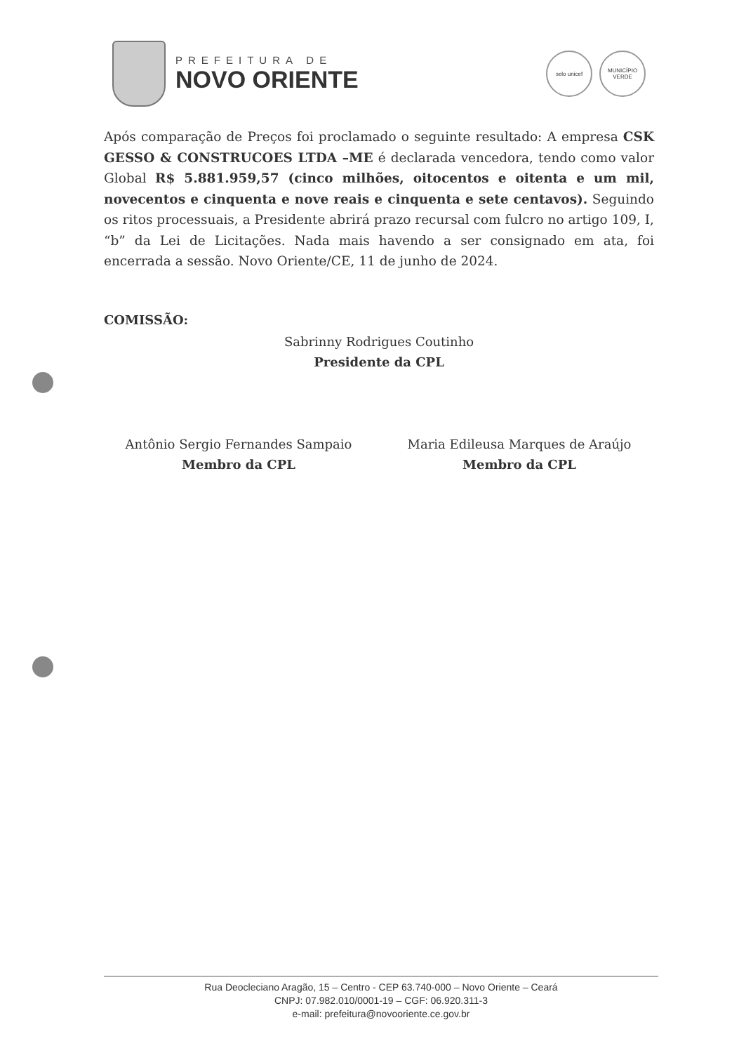PREFEITURA DE
NOVO ORIENTE
selo unicef MUNICÍPIO VERDE
Após comparação de Preços foi proclamado o seguinte resultado: A empresa CSK GESSO & CONSTRUCOES LTDA –ME é declarada vencedora, tendo como valor Global R$ 5.881.959,57 (cinco milhões, oitocentos e oitenta e um mil, novecentos e cinquenta e nove reais e cinquenta e sete centavos). Seguindo os ritos processuais, a Presidente abrirá prazo recursal com fulcro no artigo 109, I, “b” da Lei de Licitações. Nada mais havendo a ser consignado em ata, foi encerrada a sessão. Novo Oriente/CE, 11 de junho de 2024.
COMISSÃO:
Sabrinny Rodrigues Coutinho
Presidente da CPL
Antônio Sergio Fernandes Sampaio
Membro da CPL
Maria Edileusa Marques de Araújo
Membro da CPL
Rua Deocleciano Aragão, 15 – Centro - CEP 63.740-000 – Novo Oriente – Ceará
CNPJ: 07.982.010/0001-19 – CGF: 06.920.311-3
e-mail: prefeitura@novooriente.ce.gov.br